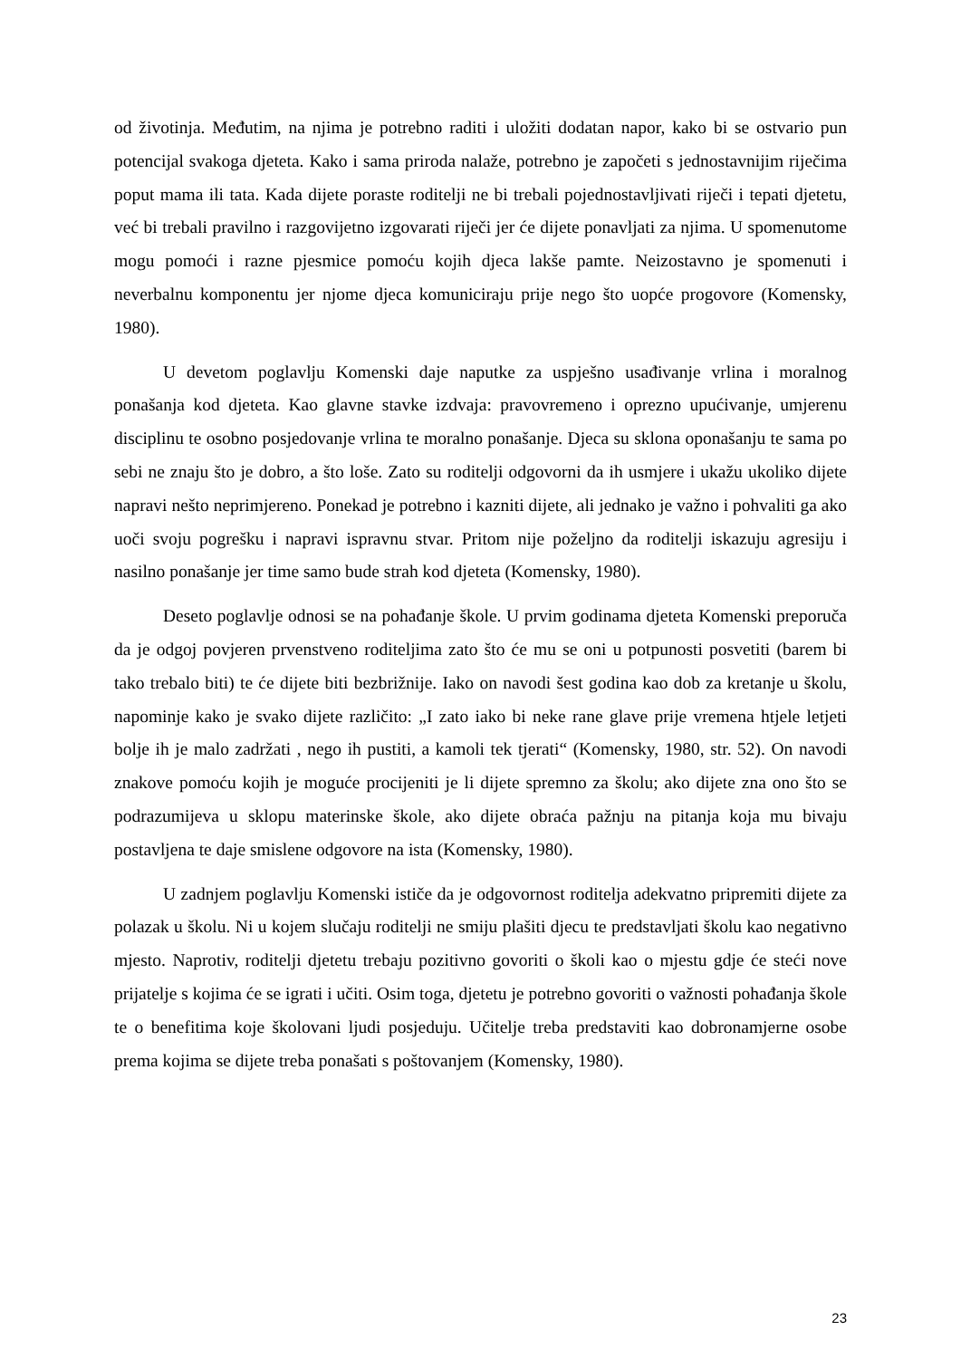od životinja. Međutim, na njima je potrebno raditi i uložiti dodatan napor, kako bi se ostvario pun potencijal svakoga djeteta. Kako i sama priroda nalaže, potrebno je započeti s jednostavnijim riječima poput mama ili tata. Kada dijete poraste roditelji ne bi trebali pojednostavljivati riječi i tepati djetetu, već bi trebali pravilno i razgovijetno izgovarati riječi jer će dijete ponavljati za njima. U spomenutome mogu pomoći i razne pjesmice pomoću kojih djeca lakše pamte. Neizostavno je spomenuti i neverbalnu komponentu jer njome djeca komuniciraju prije nego što uopće progovore (Komensky, 1980).
U devetom poglavlju Komenski daje naputke za uspješno usađivanje vrlina i moralnog ponašanja kod djeteta. Kao glavne stavke izdvaja: pravovremeno i oprezno upućivanje, umjerenu disciplinu te osobno posjedovanje vrlina te moralno ponašanje. Djeca su sklona oponašanju te sama po sebi ne znaju što je dobro, a što loše. Zato su roditelji odgovorni da ih usmjere i ukažu ukoliko dijete napravi nešto neprimjereno. Ponekad je potrebno i kazniti dijete, ali jednako je važno i pohvaliti ga ako uoči svoju pogrešku i napravi ispravnu stvar. Pritom nije poželjno da roditelji iskazuju agresiju i nasilno ponašanje jer time samo bude strah kod djeteta (Komensky, 1980).
Deseto poglavlje odnosi se na pohađanje škole. U prvim godinama djeteta Komenski preporuča da je odgoj povjeren prvenstveno roditeljima zato što će mu se oni u potpunosti posvetiti (barem bi tako trebalo biti) te će dijete biti bezbrižnije. Iako on navodi šest godina kao dob za kretanje u školu, napominje kako je svako dijete različito: „I zato iako bi neke rane glave prije vremena htjele letjeti bolje ih je malo zadržati , nego ih pustiti, a kamoli tek tjerati“ (Komensky, 1980, str. 52). On navodi znakove pomoću kojih je moguće procijeniti je li dijete spremno za školu; ako dijete zna ono što se podrazumijeva u sklopu materinske škole, ako dijete obraća pažnju na pitanja koja mu bivaju postavljena te daje smislene odgovore na ista (Komensky, 1980).
U zadnjem poglavlju Komenski ističe da je odgovornost roditelja adekvatno pripremiti dijete za polazak u školu. Ni u kojem slučaju roditelji ne smiju plašiti djecu te predstavljati školu kao negativno mjesto. Naprotiv, roditelji djetetu trebaju pozitivno govoriti o školi kao o mjestu gdje će steći nove prijatelje s kojima će se igrati i učiti. Osim toga, djetetu je potrebno govoriti o važnosti pohađanja škole te o benefitima koje školovani ljudi posjeduju. Učitelje treba predstaviti kao dobronamjerne osobe prema kojima se dijete treba ponašati s poštovanjem (Komensky, 1980).
23